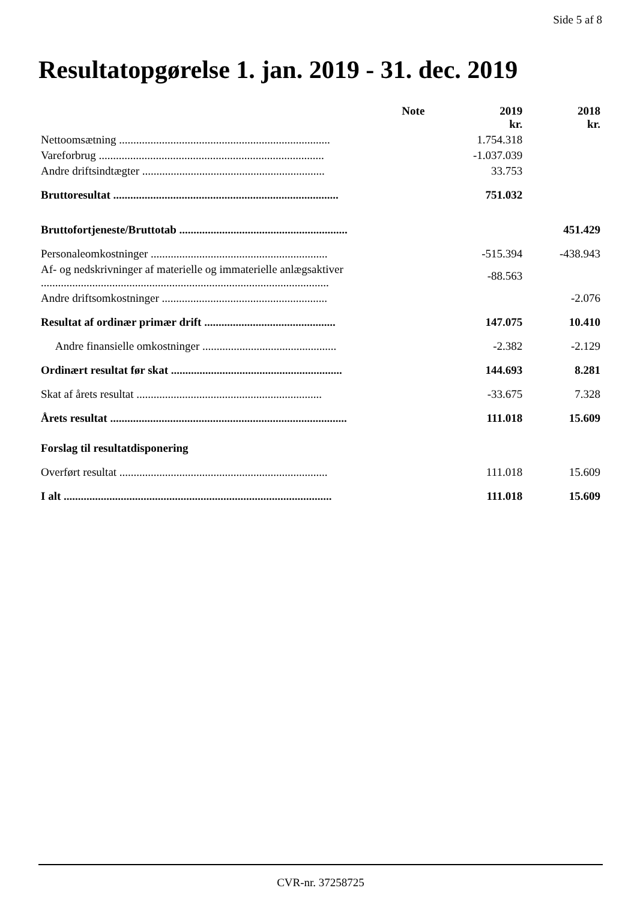Side 5 af 8
Resultatopgørelse 1. jan. 2019 - 31. dec. 2019
| | Note | 2019 kr. | 2018 kr. |
| Nettoomsætning .......................................................................... | | 1.754.318 | |
| Vareforbrug ............................................................................... | | -1.037.039 | |
| Andre driftsindtægter ................................................................ | | 33.753 | |
| Bruttoresultat ............................................................................... | | 751.032 | |
| Bruttofortjeneste/Bruttotab ........................................................... | | | 451.429 |
| Personaleomkostninger .............................................................. | | -515.394 | -438.943 |
| Af- og nedskrivninger af materielle og immaterielle anlægsaktiver ..................................................................................................... | | -88.563 | |
| Andre driftsomkostninger .......................................................... | | | -2.076 |
| Resultat af ordinær primær drift .............................................. | | 147.075 | 10.410 |
| Andre finansielle omkostninger ............................................... | | -2.382 | -2.129 |
| Ordinært resultat før skat ............................................................ | | 144.693 | 8.281 |
| Skat af årets resultat ................................................................. | | -33.675 | 7.328 |
| Årets resultat ................................................................................... | | 111.018 | 15.609 |
| Forslag til resultatdisponering | | | |
| Overført resultat ......................................................................... | | 111.018 | 15.609 |
| I alt .............................................................................................. | | 111.018 | 15.609 |
CVR-nr. 37258725